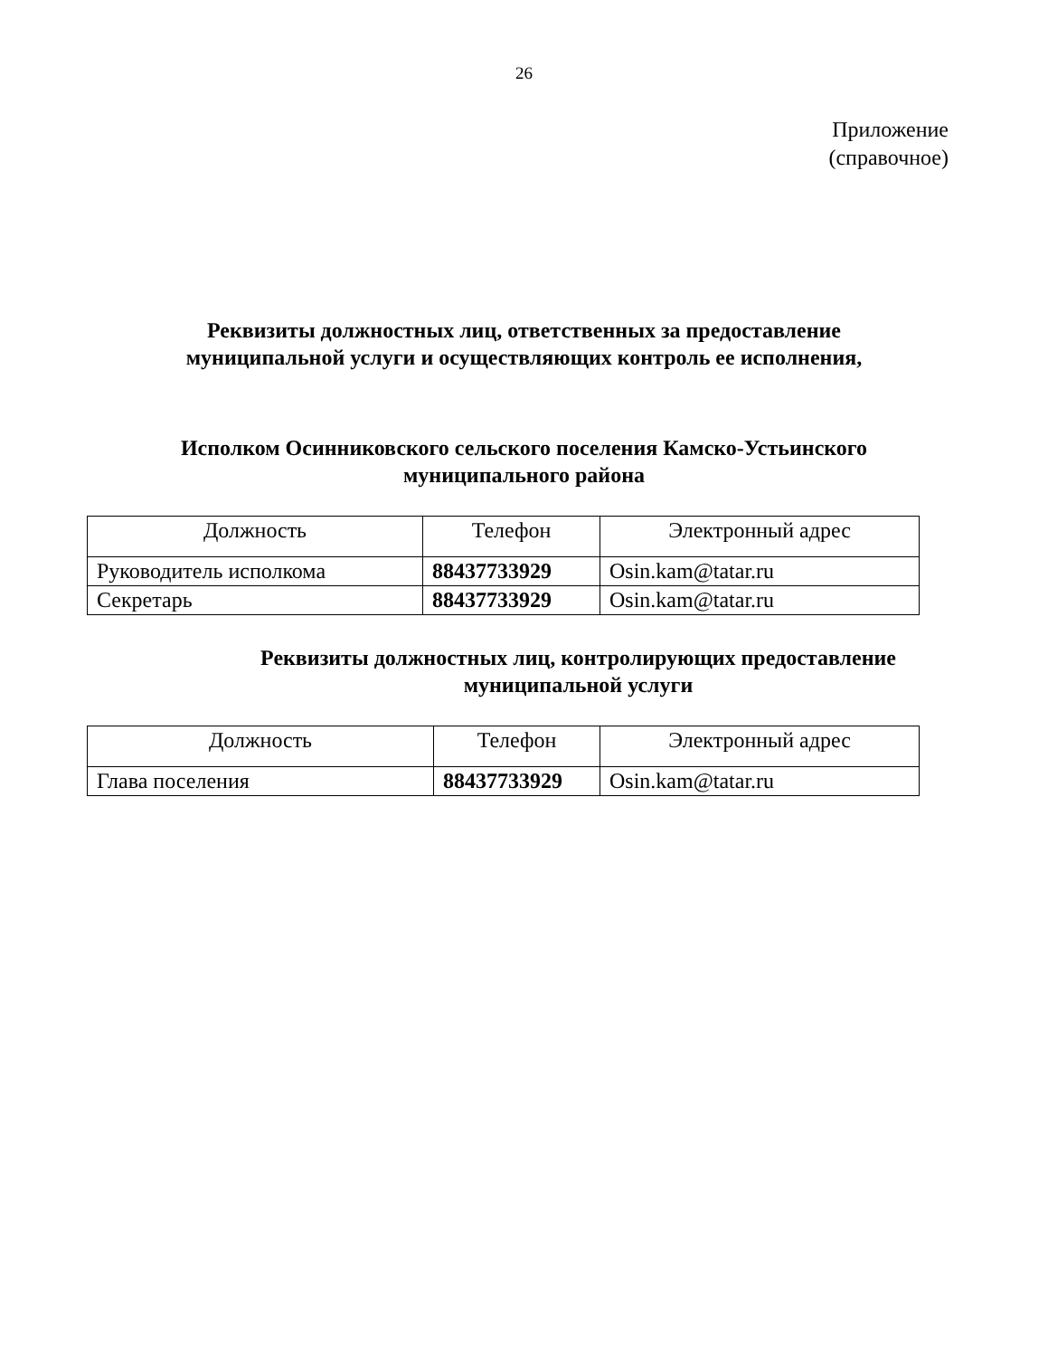26
Приложение
(справочное)
Реквизиты должностных лиц, ответственных за предоставление
муниципальной услуги и осуществляющих контроль ее исполнения,
Исполком Осинниковского сельского поселения Камско-Устьинского
муниципального района
| Должность | Телефон | Электронный адрес |
| --- | --- | --- |
| Руководитель исполкома | 88437733929 | Osin.kam@tatar.ru |
| Секретарь | 88437733929 | Osin.kam@tatar.ru |
Реквизиты должностных лиц, контролирующих предоставление
муниципальной услуги
| Должность | Телефон | Электронный адрес |
| --- | --- | --- |
| Глава поселения | 88437733929 | Osin.kam@tatar.ru |